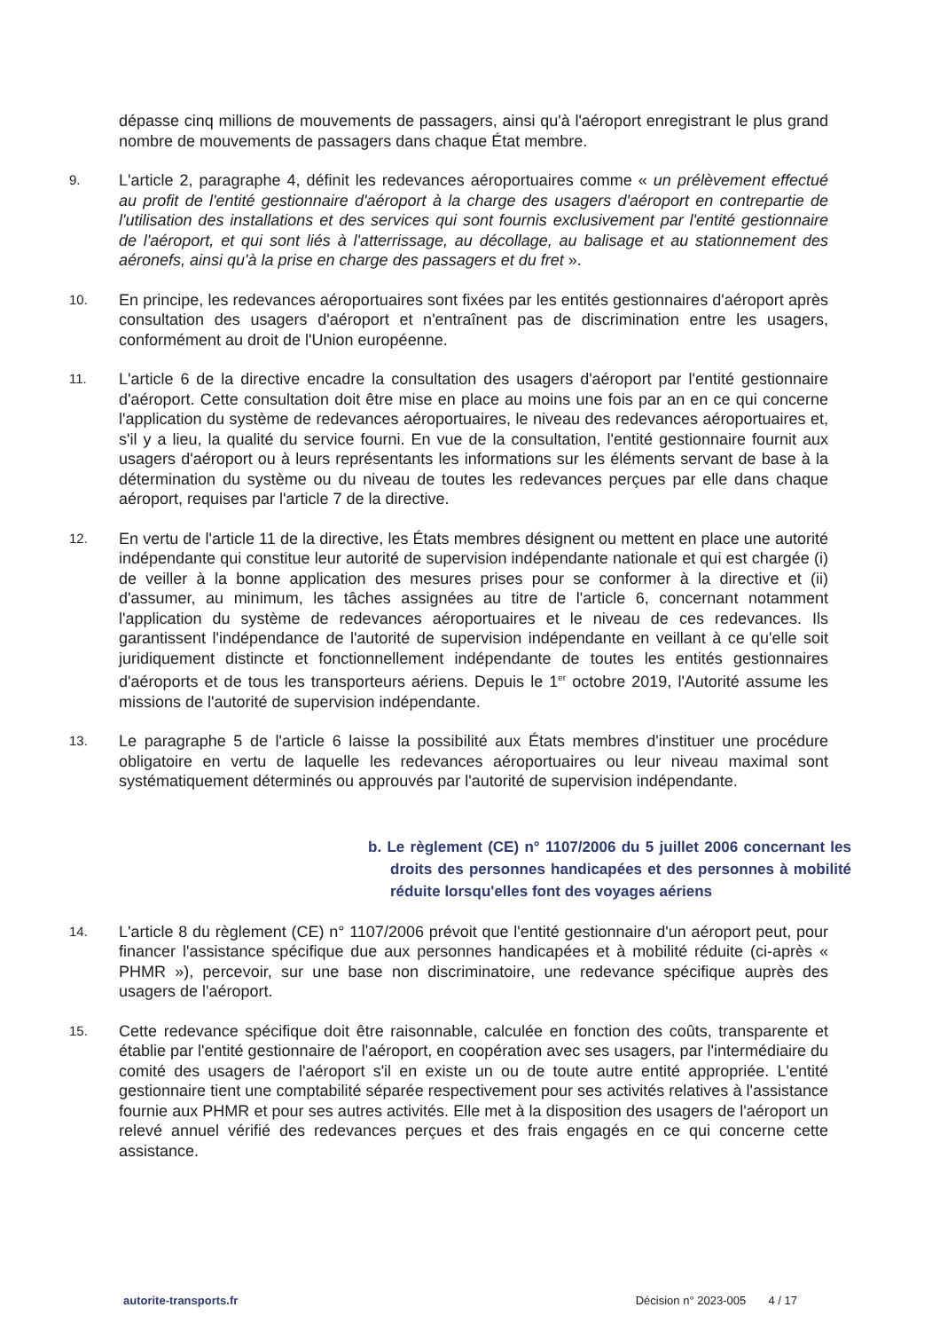dépasse cinq millions de mouvements de passagers, ainsi qu'à l'aéroport enregistrant le plus grand nombre de mouvements de passagers dans chaque État membre.
9.
L'article 2, paragraphe 4, définit les redevances aéroportuaires comme « un prélèvement effectué au profit de l'entité gestionnaire d'aéroport à la charge des usagers d'aéroport en contrepartie de l'utilisation des installations et des services qui sont fournis exclusivement par l'entité gestionnaire de l'aéroport, et qui sont liés à l'atterrissage, au décollage, au balisage et au stationnement des aéronefs, ainsi qu'à la prise en charge des passagers et du fret ».
10.
En principe, les redevances aéroportuaires sont fixées par les entités gestionnaires d'aéroport après consultation des usagers d'aéroport et n'entraînent pas de discrimination entre les usagers, conformément au droit de l'Union européenne.
11.
L'article 6 de la directive encadre la consultation des usagers d'aéroport par l'entité gestionnaire d'aéroport. Cette consultation doit être mise en place au moins une fois par an en ce qui concerne l'application du système de redevances aéroportuaires, le niveau des redevances aéroportuaires et, s'il y a lieu, la qualité du service fourni. En vue de la consultation, l'entité gestionnaire fournit aux usagers d'aéroport ou à leurs représentants les informations sur les éléments servant de base à la détermination du système ou du niveau de toutes les redevances perçues par elle dans chaque aéroport, requises par l'article 7 de la directive.
12.
En vertu de l'article 11 de la directive, les États membres désignent ou mettent en place une autorité indépendante qui constitue leur autorité de supervision indépendante nationale et qui est chargée (i) de veiller à la bonne application des mesures prises pour se conformer à la directive et (ii) d'assumer, au minimum, les tâches assignées au titre de l'article 6, concernant notamment l'application du système de redevances aéroportuaires et le niveau de ces redevances. Ils garantissent l'indépendance de l'autorité de supervision indépendante en veillant à ce qu'elle soit juridiquement distincte et fonctionnellement indépendante de toutes les entités gestionnaires d'aéroports et de tous les transporteurs aériens. Depuis le 1<sup>er</sup> octobre 2019, l'Autorité assume les missions de l'autorité de supervision indépendante.
13.
Le paragraphe 5 de l'article 6 laisse la possibilité aux États membres d'instituer une procédure obligatoire en vertu de laquelle les redevances aéroportuaires ou leur niveau maximal sont systématiquement déterminés ou approuvés par l'autorité de supervision indépendante.
b. Le règlement (CE) n° 1107/2006 du 5 juillet 2006 concernant les droits des personnes handicapées et des personnes à mobilité réduite lorsqu'elles font des voyages aériens
14.
L'article 8 du règlement (CE) n° 1107/2006 prévoit que l'entité gestionnaire d'un aéroport peut, pour financer l'assistance spécifique due aux personnes handicapées et à mobilité réduite (ci-après « PHMR »), percevoir, sur une base non discriminatoire, une redevance spécifique auprès des usagers de l'aéroport.
15.
Cette redevance spécifique doit être raisonnable, calculée en fonction des coûts, transparente et établie par l'entité gestionnaire de l'aéroport, en coopération avec ses usagers, par l'intermédiaire du comité des usagers de l'aéroport s'il en existe un ou de toute autre entité appropriée. L'entité gestionnaire tient une comptabilité séparée respectivement pour ses activités relatives à l'assistance fournie aux PHMR et pour ses autres activités. Elle met à la disposition des usagers de l'aéroport un relevé annuel vérifié des redevances perçues et des frais engagés en ce qui concerne cette assistance.
autorite-transports.fr Décision n° 2023-005 4 / 17